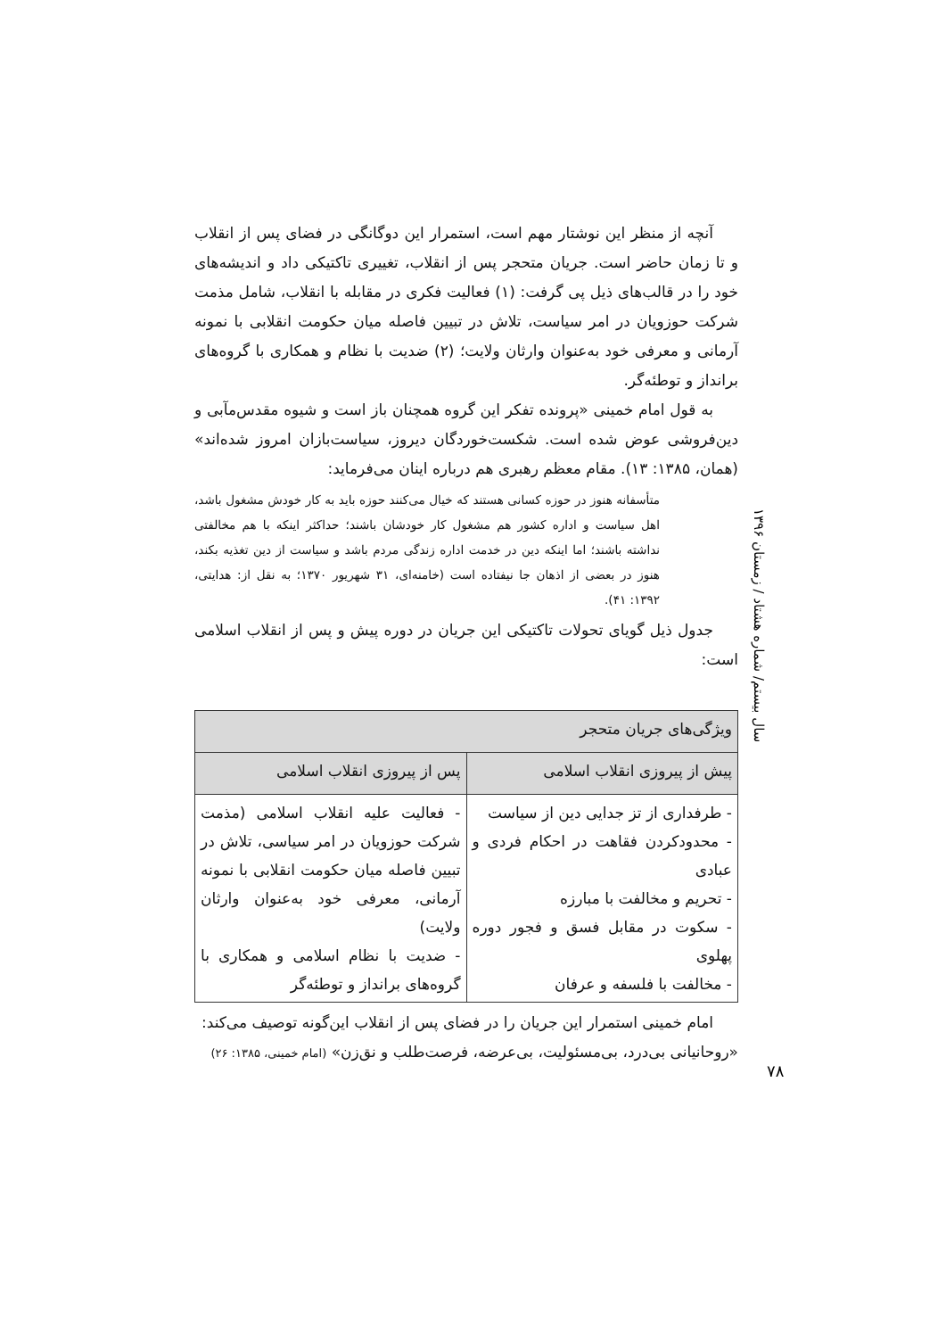آنچه از منظر این نوشتار مهم است، استمرار این دوگانگی در فضای پس از انقلاب و تا زمان حاضر است. جریان متحجر پس از انقلاب، تغییری تاکتیکی داد و اندیشه‌های خود را در قالب‌های ذیل پی گرفت: (۱) فعالیت فکری در مقابله با انقلاب، شامل مذمت شرکت حوزویان در امر سیاست، تلاش در تبیین فاصله میان حکومت انقلابی با نمونه آرمانی و معرفی خود به‌عنوان وارثان ولایت؛ (۲) ضدیت با نظام و همکاری با گروه‌های برانداز و توطئه‌گر.
به قول امام خمینی «پرونده تفکر این گروه همچنان باز است و شیوه مقدس‌مآبی و دین‌فروشی عوض شده است. شکست‌خوردگان دیروز، سیاست‌بازان امروز شده‌اند» (همان، ۱۳۸۵: ۱۳). مقام معظم رهبری هم درباره اینان می‌فرماید:
متأسفانه هنوز در حوزه کسانی هستند که خیال می‌کنند حوزه باید به کار خودش مشغول باشد، اهل سیاست و اداره کشور هم مشغول کار خودشان باشند؛ حداکثر اینکه با هم مخالفتی نداشته باشند؛ اما اینکه دین در خدمت اداره زندگی مردم باشد و سیاست از دین تغذیه بکند، هنوز در بعضی از اذهان جا نیفتاده است (خامنه‌ای، ۳۱ شهریور ۱۳۷۰؛ به نقل از: هدایتی، ۱۳۹۲: ۴۱).
جدول ذیل گویای تحولات تاکتیکی این جریان در دوره پیش و پس از انقلاب اسلامی است:
| ویژگی‌های جریان متحجر | |
| --- | --- |
| پیش از پیروزی انقلاب اسلامی | پس از پیروزی انقلاب اسلامی |
| - طرفداری از تز جدایی دین از سیاست - محدودکردن فقاهت در احکام فردی و عبادی - تحریم و مخالفت با مبارزه - سکوت در مقابل فسق و فجور دوره پهلوی - مخالفت با فلسفه و عرفان | - فعالیت علیه انقلاب اسلامی (مذمت شرکت حوزویان در امر سیاسی، تلاش در تبیین فاصله میان حکومت انقلابی با نمونه آرمانی، معرفی خود به‌عنوان وارثان ولایت) - ضدیت با نظام اسلامی و همکاری با گروه‌های برانداز و توطئه‌گر |
امام خمینی استمرار این جریان را در فضای پس از انقلاب این‌گونه توصیف می‌کند:
«روحانیانی بی‌درد، بی‌مسئولیت، بی‌عرضه، فرصت‌طلب و نق‌زن» (امام خمینی، ۱۳۸۵: ۲۶)
سال بیستم/ شماره هشتاد / زمستان ۱۳۹۶
۷۸